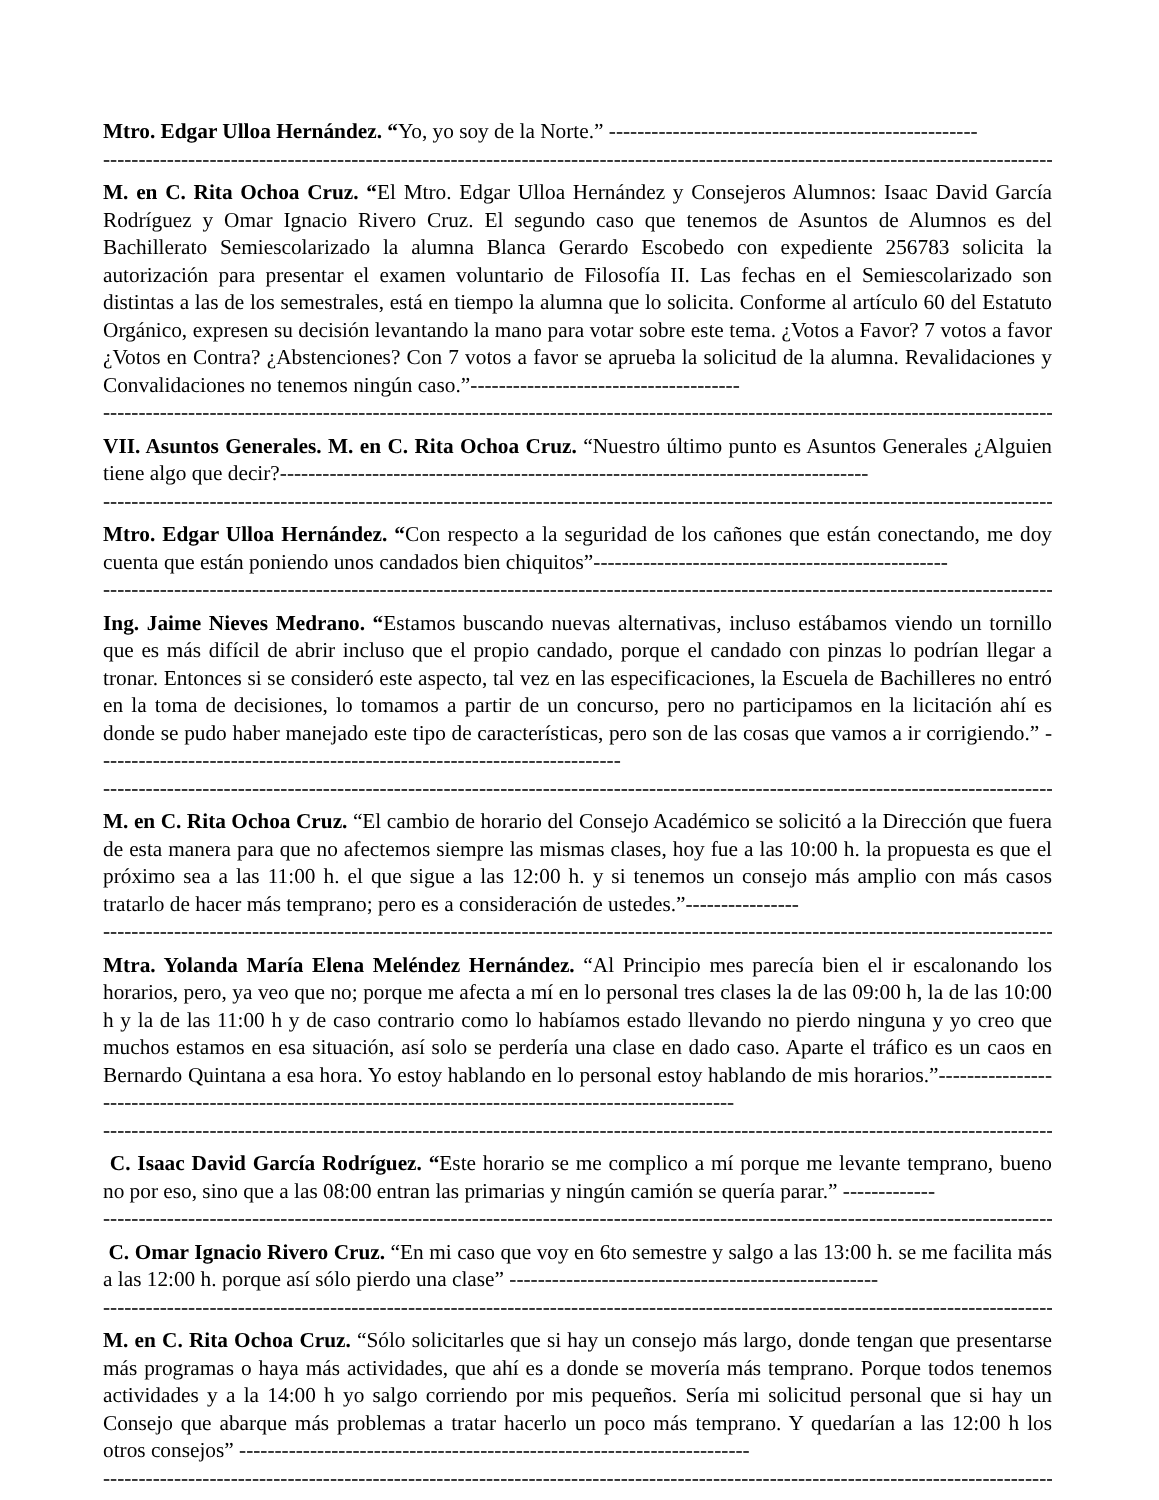Mtro. Edgar Ulloa Hernández. “Yo, yo soy de la Norte.” ----------------------------------------------------
----------------------------------------------------------------------------------------------------------------------------------------
M. en C. Rita Ochoa Cruz. “El Mtro. Edgar Ulloa Hernández y Consejeros Alumnos: Isaac David García Rodríguez y Omar Ignacio Rivero Cruz. El segundo caso que tenemos de Asuntos de Alumnos es del Bachillerato Semiescolarizado la alumna Blanca Gerardo Escobedo con expediente 256783 solicita la autorización para presentar el examen voluntario de Filosofía II. Las fechas en el Semiescolarizado son distintas a las de los semestrales, está en tiempo la alumna que lo solicita. Conforme al artículo 60 del Estatuto Orgánico, expresen su decisión levantando la mano para votar sobre este tema. ¿Votos a Favor? 7 votos a favor ¿Votos en Contra? ¿Abstenciones? Con 7 votos a favor se aprueba la solicitud de la alumna. Revalidaciones y Convalidaciones no tenemos ningún caso.”--------------------------------------
----------------------------------------------------------------------------------------------------------------------------------------
VII. Asuntos Generales. M. en C. Rita Ochoa Cruz. “Nuestro último punto es Asuntos Generales ¿Alguien tiene algo que decir?-----------------------------------------------------------------------------------
----------------------------------------------------------------------------------------------------------------------------------------
Mtro. Edgar Ulloa Hernández. “Con respecto a la seguridad de los cañones que están conectando, me doy cuenta que están poniendo unos candados bien chiquitos”--------------------------------------------------
----------------------------------------------------------------------------------------------------------------------------------------
Ing. Jaime Nieves Medrano. “Estamos buscando nuevas alternativas, incluso estábamos viendo un tornillo que es más difícil de abrir incluso que el propio candado, porque el candado con pinzas lo podrían llegar a tronar. Entonces si se consideró este aspecto, tal vez en las especificaciones, la Escuela de Bachilleres no entró en la toma de decisiones, lo tomamos a partir de un concurso, pero no participamos en la licitación ahí es donde se pudo haber manejado este tipo de características, pero son de las cosas que vamos a ir corrigiendo.” --------------------------------------------------------------------------
----------------------------------------------------------------------------------------------------------------------------------------
M. en C. Rita Ochoa Cruz. “El cambio de horario del Consejo Académico se solicitó a la Dirección que fuera de esta manera para que no afectemos siempre las mismas clases, hoy fue a las 10:00 h. la propuesta es que el próximo sea a las 11:00 h. el que sigue a las 12:00 h. y si tenemos un consejo más amplio con más casos tratarlo de hacer más temprano; pero es a consideración de ustedes.”----------------
----------------------------------------------------------------------------------------------------------------------------------------
Mtra. Yolanda María Elena Meléndez Hernández. “Al Principio mes parecía bien el ir escalonando los horarios, pero, ya veo que no; porque me afecta a mí en lo personal tres clases la de las 09:00 h, la de las 10:00 h y la de las 11:00 h y de caso contrario como lo habíamos estado llevando no pierdo ninguna y yo creo que muchos estamos en esa situación, así solo se perdería una clase en dado caso. Aparte el tráfico es un caos en Bernardo Quintana a esa hora. Yo estoy hablando en lo personal estoy hablando de mis horarios.”---------------------------------------------------------------------------------------------------------
----------------------------------------------------------------------------------------------------------------------------------------
C. Isaac David García Rodríguez. “Este horario se me complico a mí porque me levante temprano, bueno no por eso, sino que a las 08:00 entran las primarias y ningún camión se quería parar.” -------------
----------------------------------------------------------------------------------------------------------------------------------------
C. Omar Ignacio Rivero Cruz. “En mi caso que voy en 6to semestre y salgo a las 13:00 h. se me facilita más a las 12:00 h. porque así sólo pierdo una clase” ----------------------------------------------------
----------------------------------------------------------------------------------------------------------------------------------------
M. en C. Rita Ochoa Cruz. “Sólo solicitarles que si hay un consejo más largo, donde tengan que presentarse más programas o haya más actividades, que ahí es a donde se movería más temprano. Porque todos tenemos actividades y a la 14:00 h yo salgo corriendo por mis pequeños. Sería mi solicitud personal que si hay un Consejo que abarque más problemas a tratar hacerlo un poco más temprano. Y quedarían a las 12:00 h los otros consejos” ------------------------------------------------------------------------
----------------------------------------------------------------------------------------------------------------------------------------